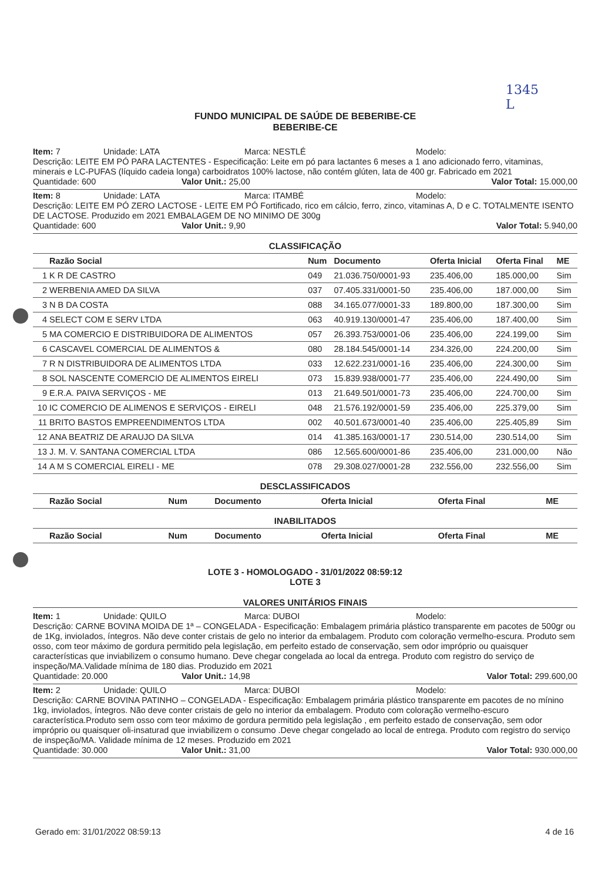1345
L
FUNDO MUNICIPAL DE SAÚDE DE BEBERIBE-CE
BEBERIBE-CE
Item: 7 Unidade: LATA Marca: NESTLÉ Modelo:
Descrição: LEITE EM PÓ PARA LACTENTES - Especificação: Leite em pó para lactantes 6 meses a 1 ano adicionado ferro, vitaminas, minerais e LC-PUFAS (líquido cadeia longa) carboidratos 100% lactose, não contém glúten, lata de 400 gr. Fabricado em 2021
Quantidade: 600 Valor Unit.: 25,00 Valor Total: 15.000,00
Item: 8 Unidade: LATA Marca: ITAMBÉ Modelo:
Descrição: LEITE EM PÓ ZERO LACTOSE - LEITE EM PÓ Fortificado, rico em cálcio, ferro, zinco, vitaminas A, D e C. TOTALMENTE ISENTO DE LACTOSE. Produzido em 2021 EMBALAGEM DE NO MINIMO DE 300g
Quantidade: 600 Valor Unit.: 9,90 Valor Total: 5.940,00
CLASSIFICAÇÃO
| | Razão Social | Num | Documento | Oferta Inicial | Oferta Final | ME |
| --- | --- | --- | --- | --- | --- | --- |
| 1 | K R DE CASTRO | 049 | 21.036.750/0001-93 | 235.406,00 | 185.000,00 | Sim |
| 2 | WERBENIA AMED DA SILVA | 037 | 07.405.331/0001-50 | 235.406,00 | 187.000,00 | Sim |
| 3 | N B DA COSTA | 088 | 34.165.077/0001-33 | 189.800,00 | 187.300,00 | Sim |
| 4 | SELECT COM E SERV LTDA | 063 | 40.919.130/0001-47 | 235.406,00 | 187.400,00 | Sim |
| 5 | MA COMERCIO E DISTRIBUIDORA DE ALIMENTOS | 057 | 26.393.753/0001-06 | 235.406,00 | 224.199,00 | Sim |
| 6 | CASCAVEL COMERCIAL DE ALIMENTOS & | 080 | 28.184.545/0001-14 | 234.326,00 | 224.200,00 | Sim |
| 7 | R N DISTRIBUIDORA DE ALIMENTOS LTDA | 033 | 12.622.231/0001-16 | 235.406,00 | 224.300,00 | Sim |
| 8 | SOL NASCENTE COMERCIO DE ALIMENTOS EIRELI | 073 | 15.839.938/0001-77 | 235.406,00 | 224.490,00 | Sim |
| 9 | E.R.A. PAIVA SERVIÇOS - ME | 013 | 21.649.501/0001-73 | 235.406,00 | 224.700,00 | Sim |
| 10 | IC COMERCIO DE ALIMENOS E SERVIÇOS - EIRELI | 048 | 21.576.192/0001-59 | 235.406,00 | 225.379,00 | Sim |
| 11 | BRITO BASTOS EMPREENDIMENTOS LTDA | 002 | 40.501.673/0001-40 | 235.406,00 | 225.405,89 | Sim |
| 12 | ANA BEATRIZ DE ARAUJO DA SILVA | 014 | 41.385.163/0001-17 | 230.514,00 | 230.514,00 | Sim |
| 13 | J. M. V. SANTANA COMERCIAL LTDA | 086 | 12.565.600/0001-86 | 235.406,00 | 231.000,00 | Não |
| 14 | A M S COMERCIAL EIRELI - ME | 078 | 29.308.027/0001-28 | 232.556,00 | 232.556,00 | Sim |
DESCLASSIFICADOS
| | Razão Social | Num | Documento | Oferta Inicial | Oferta Final | ME |
| --- | --- | --- | --- | --- | --- | --- |
INABILITADOS
| | Razão Social | Num | Documento | Oferta Inicial | Oferta Final | ME |
| --- | --- | --- | --- | --- | --- | --- |
LOTE 3 - HOMOLOGADO - 31/01/2022 08:59:12
LOTE 3
VALORES UNITÁRIOS FINAIS
Item: 1 Unidade: QUILO Marca: DUBOI Modelo:
Descrição: CARNE BOVINA MOIDA DE 1ª – CONGELADA - Especificação: Embalagem primária plástico transparente em pacotes de 500gr ou de 1Kg, invioIados, íntegros. Não deve conter cristais de gelo no interior da embalagem. Produto com coloração vermelho-escura. Produto sem osso, com teor máximo de gordura permitido pela legislação, em perfeito estado de conservação, sem odor impróprio ou quaisquer características que inviabilizem o consumo humano. Deve chegar congelada ao local da entrega. Produto com registro do serviço de inspeção/MA.Validade mínima de 180 dias. Produzido em 2021
Quantidade: 20.000 Valor Unit.: 14,98 Valor Total: 299.600,00
Item: 2 Unidade: QUILO Marca: DUBOI Modelo:
Descrição: CARNE BOVINA PATINHO – CONGELADA - Especificação: Embalagem primária plástico transparente em pacotes de no mínino 1kg, invioIados, íntegros. Não deve conter cristais de gelo no interior da embalagem. Produto com coloração vermelho-escuro característica.Produto sem osso com teor máximo de gordura permitido pela legislação , em perfeito estado de conservação, sem odor impróprio ou quaisquer oli-insaturad que inviabilizem o consumo .Deve chegar congelado ao local de entrega. Produto com registro do serviço de inspeção/MA. Validade mínima de 12 meses. Produzido em 2021
Quantidade: 30.000 Valor Unit.: 31,00 Valor Total: 930.000,00
Gerado em: 31/01/2022 08:59:13 4 de 16